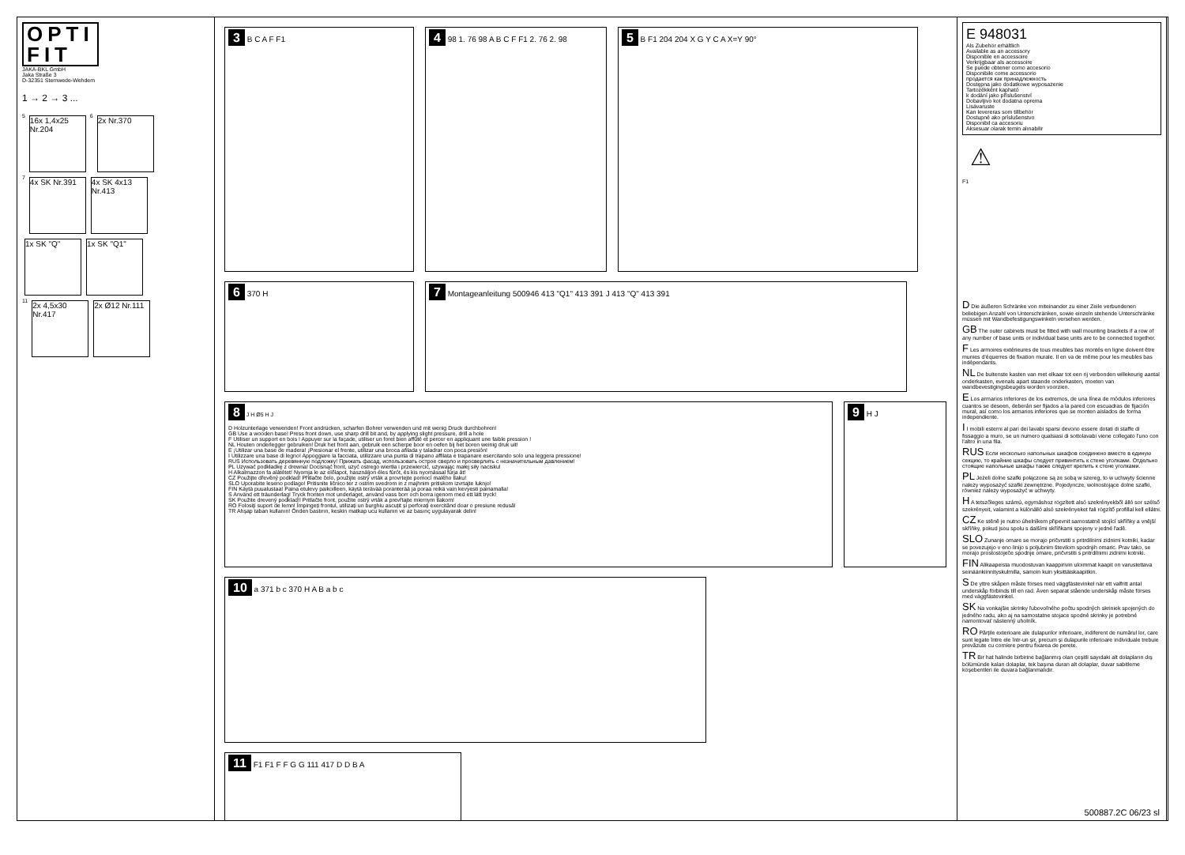OPTI
FIT
JAKA-BKL GmbH
Jaka Straße 3
D-32351 Stemwede-Wehdem
1 → 2 → 3 ...
5 16x 1,4x25 Nr.204 6 2x Nr.370
7 4x SK Nr.391 4x SK 4x13 Nr.413
1x SK "Q" 1x SK "Q1"
11 2x 4,5x30 Nr.417 2x Ø12 Nr.111
3 B C A F F1
4 98 1. 76 98 A B C F F1 2. 76 2. 98
5 B F1 204 204 X G Y C A X=Y 90°
6 370 H
7 Montageanleitung 500946 413 "Q1" 413 391 J 413 "Q" 413 391
8 J H Ø5 H J
D Holzunterlage verwenden! Front andrücken, scharfen Bohrer verwenden und mit wenig Druck durchbohren!
GB Use a wooden base! Press front down, use sharp drill bit and, by applying slight pressure, drill a hole
F Utiliser un support en bois ! Appuyer sur la façade, utiliser un foret bien affûté et percer en appliquant une faible pression !
NL Houten onderlegger gebruiken! Druk het front aan, gebruik een scherpe boor en oefen bij het boren weinig druk uit!
E ¡Utilizar una base de madera! ¡Presionar el frente, utilizar una broca afilada y taladrar con poca presión!
I Utilizzare una base di legno! Appoggiare la facciata, utilizzare una punta di trapano affilata e trapanare esercitando solo una leggera pressione!
RUS Использовать деревянную подложку! Прижать фасад, использовать острое сверло и просверлить с незначительным давлением!
PL Używać podkładkę z drewna! Docisnąć front, użyć ostrego wiertła i przewiercić, używając małej siły nacisku!
H Alkalmazzon fa alátétet! Nyomja le az előlapot, használjon éles fúrót, és kis nyomással fúrja át!
CZ Použijte dřevěný podklad! Přitlačte čelo, použijte ostrý vrták a provrtejte pomocí malého tlaku!
SLO Uporabite leseno podlago! Pritisnite ličnico ter z ostrim svedrom in z majhnim pritiskom izvrtajte luknjo!
FIN Käytä puualustaa! Paina etulevy paikoilleen, käytä terävää poranterää ja poraa reikä vain kevyesti painamalla!
S Använd ett träunderlag! Tryck fronten mot underlaget, använd vass borr och borra igenom med ett lätt tryck!
SK Použite drevený podklad!! Pritlačte front, použite ostrý vrták a prevŕtajte miernym tlakom!
RO Folosiți suport de lemn! Împingeți frontul, utilizați un burghiu ascuțit și perforați exercitând doar o presiune redusă!
TR Ahşap taban kullanın! Önden bastırın, keskin matkap ucu kullanın ve az basınç uygulayarak delin!
9 H J
10 a 371 b c 370 H A B a b c
11 F1 F1 F F G G 111 417 D D B A
E 948031
Als Zubehör erhältlich
Available as an accessory
Disponible en accessoire
Verkrijgbaar als accessoire
Se puede obtener como accesorio
Disponibile come accessorio
продается как принадлежность
Dostępna jako dodatkowe wyposażenie
Tartozékként kapható
k dodání jako příslušenství
Dobavljivo kot dodatna oprema
Lisävaruste
Kan levereras som tillbehör
Dostupné ako príslušenstvo
Disponibil ca accesoriu
Aksesuar olarak temin alınabilir
⚠
F1
D Die äußeren Schränke von miteinander zu einer Zeile verbundenen beliebigen Anzahl von Unterschränken, sowie einzeln stehende Unterschränke müssen mit Wandbefestigungswinkeln versehen werden.
GB The outer cabinets must be fitted with wall mounting brackets if a row of any number of base units or individual base units are to be connected together.
F Les armoires extérieures de tous meubles bas montés en ligne doivent être munies d'équerres de fixation murale. Il en va de même pour les meubles bas indépendants.
NL De buitenste kasten van met elkaar tot een rij verbonden willekeurig aantal onderkasten, evenals apart staande onderkasten, moeten van wandbevestigingsbeugels worden voorzien.
E Los armarios inferiores de los extremos, de una línea de módulos inferiores cuantos se deseen, deberán ser fijados a la pared con escuadras de fijación mural, así como los armarios inferiores que se monten aislados de forma independiente.
I I mobili esterni al pari dei lavabi sparsi devono essere dotati di staffe di fissaggio a muro, se un numero qualsiasi di sottolavabi viene collegato l'uno con l'altro in una fila.
RUS Если несколько напольных шкафов соединено вместе в единую секцию, то крайние шкафы следует привинтить к стене уголками. Отдельно стоящие напольные шкафы также следует крепить к стене уголками.
PL Jeżeli dolne szafki połączone są ze sobą w szereg, to w uchwyty ścienne należy wyposażyć szafki zewnętrzne. Pojedyncze, wolnostojące dolne szafki, również należy wyposażyć w uchwyty.
H A tetszőleges számú, egymáshoz rögzített alsó szekrényekből álló sor szélső szekrényeit, valamint a különálló alsó szekrényeket fali rögzítő profillal kell ellátni.
CZ Ke stěně je nutno úhelníkem připevnit samostatně stojící skříňky a vnější skříňky, pokud jsou spolu s dalšími skříňkami spojeny v jedné řadě.
SLO Zunanje omare se morajo pričvrstiti s pritrdilnimi zidnimi kotniki, kadar se povezujejo v eno linijo s poljubnim številom spodnjih omaric. Prav tako, se morajo prostostoječe spodnje omare, pričvrstiti s pritrdilnimi zidnimi kotniki.
FIN Alikaapeista muodostuvan kaappirivin uloimmat kaapit on varustettava seinäänkiinnityskulmilla, samoin kuin yksittäiskaapitkin.
S De yttre skåpen måste förses med väggfästevinkel när ett valfritt antal underskåp förbinds till en rad. Även separat stående underskåp måste förses med väggfästevinkel.
SK Na vonkajšie skrinky ľubovoľného počtu spodných skriniek spojených do jedného radu, ako aj na samostatne stojace spodné skrinky je potrebné namontovať nástenný uholník.
RO Părțile exterioare ale dulapurilor inferioare, indiferent de numărul lor, care sunt legate între ele într-un șir, precum și dulapurile inferioare individuale trebuie prevăzute cu corniere pentru fixarea de perete.
TR Bir hat halinde birbirine bağlanmış olan çeşitli sayıdaki alt dolapların dış bölümünde kalan dolaplar, tek başına duran alt dolaplar, duvar sabitleme köşebentleri ile duvara bağlanmalıdır.
500887.2C 06/23 sl